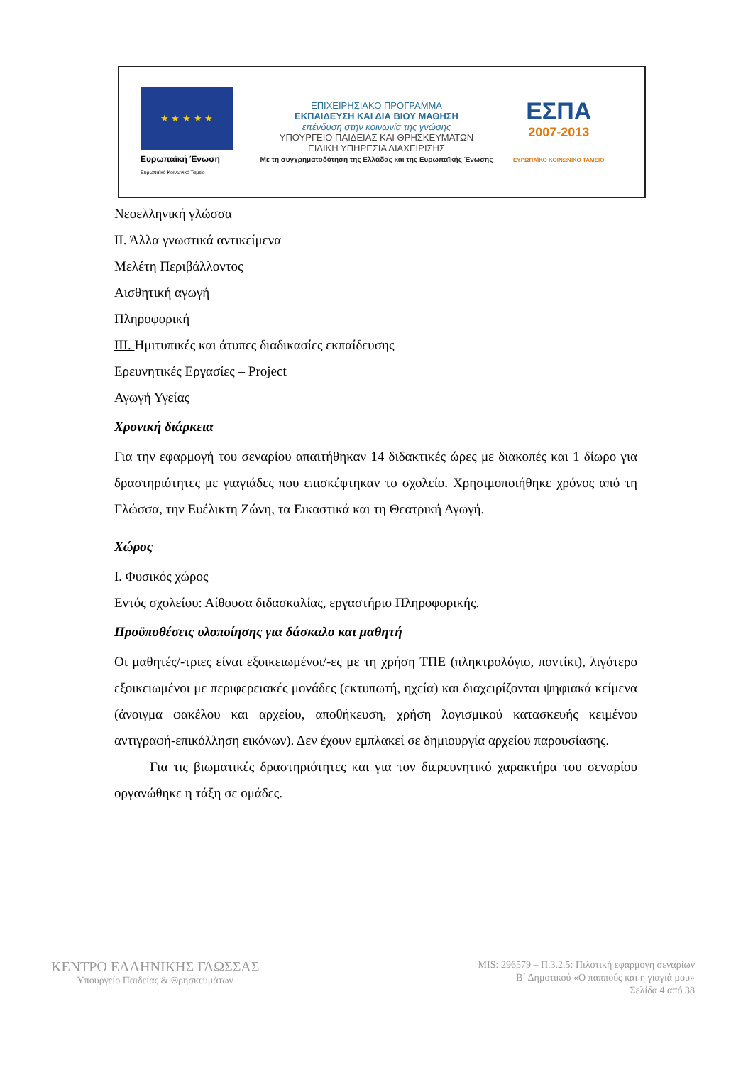★ ★ ★ ★ ★
Ευρωπαϊκή Ένωση
Ευρωπαϊκό Κοινωνικό Ταμείο
ΕΠΙΧΕΙΡΗΣΙΑΚΟ ΠΡΟΓΡΑΜΜΑ
ΕΚΠΑΙΔΕΥΣΗ ΚΑΙ ΔΙΑ ΒΙΟΥ ΜΑΘΗΣΗ
επένδυση στην κοινωνία της γνώσης
ΥΠΟΥΡΓΕΙΟ ΠΑΙΔΕΙΑΣ ΚΑΙ ΘΡΗΣΚΕΥΜΑΤΩΝ
ΕΙΔΙΚΗ ΥΠΗΡΕΣΙΑ ΔΙΑΧΕΙΡΙΣΗΣ
Με τη συγχρηματοδότηση της Ελλάδας και της Ευρωπαϊκής Ένωσης
ΕΣΠΑ
2007-2013
ΕΥΡΩΠΑΪΚΟ ΚΟΙΝΩΝΙΚΟ ΤΑΜΕΙΟ
Νεοελληνική γλώσσα
ΙΙ. Άλλα γνωστικά αντικείμενα
Μελέτη Περιβάλλοντος
Αισθητική αγωγή
Πληροφορική
ΙΙΙ. Ημιτυπικές και άτυπες διαδικασίες εκπαίδευσης
Ερευνητικές Εργασίες – Project
Αγωγή Υγείας
Χρονική διάρκεια
Για την εφαρμογή του σεναρίου απαιτήθηκαν 14 διδακτικές ώρες με διακοπές και 1 δίωρο για δραστηριότητες με γιαγιάδες που επισκέφτηκαν το σχολείο. Χρησιμοποιήθηκε χρόνος από τη Γλώσσα, την Ευέλικτη Ζώνη, τα Εικαστικά και τη Θεατρική Αγωγή.
Χώρος
Ι. Φυσικός χώρος
Εντός σχολείου: Αίθουσα διδασκαλίας, εργαστήριο Πληροφορικής.
Προϋποθέσεις υλοποίησης για δάσκαλο και μαθητή
Οι μαθητές/-τριες είναι εξοικειωμένοι/-ες με τη χρήση ΤΠΕ (πληκτρολόγιο, ποντίκι), λιγότερο εξοικειωμένοι με περιφερειακές μονάδες (εκτυπωτή, ηχεία) και διαχειρίζονται ψηφιακά κείμενα (άνοιγμα φακέλου και αρχείου, αποθήκευση, χρήση λογισμικού κατασκευής κειμένου αντιγραφή-επικόλληση εικόνων). Δεν έχουν εμπλακεί σε δημιουργία αρχείου παρουσίασης.
Για τις βιωματικές δραστηριότητες και για τον διερευνητικό χαρακτήρα του σεναρίου οργανώθηκε η τάξη σε ομάδες.
ΚΕΝΤΡΟ ΕΛΛΗΝΙΚΗΣ ΓΛΩΣΣΑΣ
Υπουργείο Παιδείας & Θρησκευμάτων
MIS: 296579 – Π.3.2.5: Πιλοτική εφαρμογή σεναρίων
Β΄ Δημοτικού «Ο παππούς και η γιαγιά μου»
Σελίδα 4 από 38